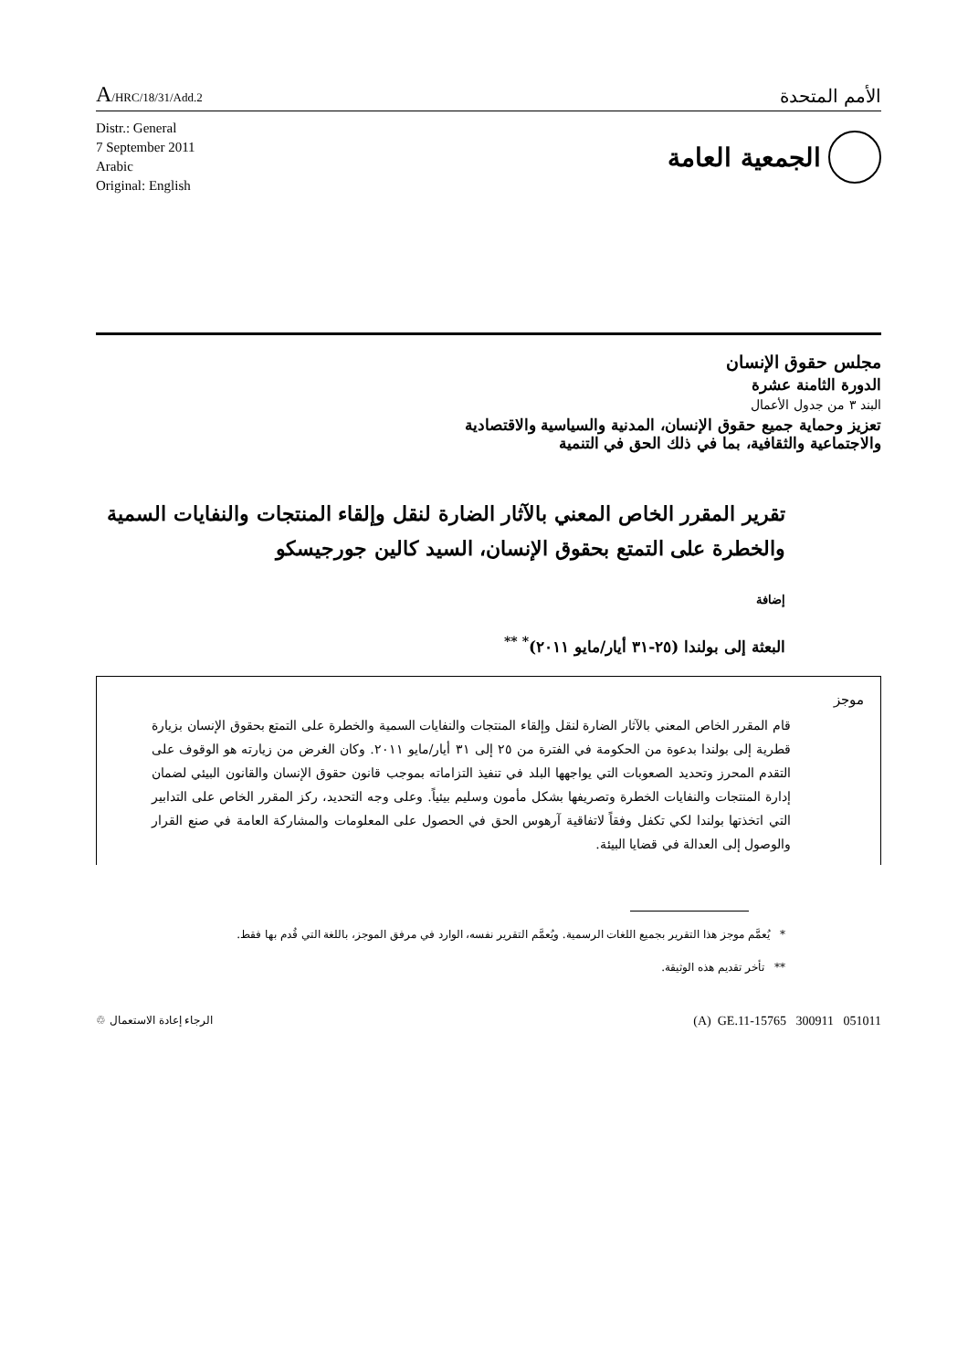A/HRC/18/31/Add.2
الأمم المتحدة
Distr.: General
7 September 2011
Arabic
Original: English
الجمعية العامة
مجلس حقوق الإنسان
الدورة الثامنة عشرة
البند ٣ من جدول الأعمال
تعزيز وحماية جميع حقوق الإنسان، المدنية والسياسية والاقتصادية
والاجتماعية والثقافية، بما في ذلك الحق في التنمية
تقرير المقرر الخاص المعني بالآثار الضارة لنقل وإلقاء المنتجات والنفايات السمية والخطرة على التمتع بحقوق الإنسان، السيد كالين جورجيسكو
إضافة
البعثة إلى بولندا (٢٥-٣١ أيار/مايو ٢٠١١)<sup>* **</sup>
موجز
قام المقرر الخاص المعني بالآثار الضارة لنقل وإلقاء المنتجات والنفايات السمية والخطرة على التمتع بحقوق الإنسان بزيارة قطرية إلى بولندا بدعوة من الحكومة في الفترة من ٢٥ إلى ٣١ أيار/مايو ٢٠١١. وكان الغرض من زيارته هو الوقوف على التقدم المحرز وتحديد الصعوبات التي يواجهها البلد في تنفيذ التزاماته بموجب قانون حقوق الإنسان والقانون البيئي لضمان إدارة المنتجات والنفايات الخطرة وتصريفها بشكل مأمون وسليم بيئياً. وعلى وجه التحديد، ركز المقرر الخاص على التدابير التي اتخذتها بولندا لكي تكفل وفقاً لاتفاقية آرهوس الحق في الحصول على المعلومات والمشاركة العامة في صنع القرار والوصول إلى العدالة في قضايا البيئة.
* يُعمَّم موجز هذا التقرير بجميع اللغات الرسمية. ويُعمَّم التقرير نفسه، الوارد في مرفق الموجز، باللغة التي قُدم بها فقط.
** تأخر تقديم هذه الوثيقة.
الرجاء إعادة الاستعمال ♲
(A) GE.11-15765 300911 051011